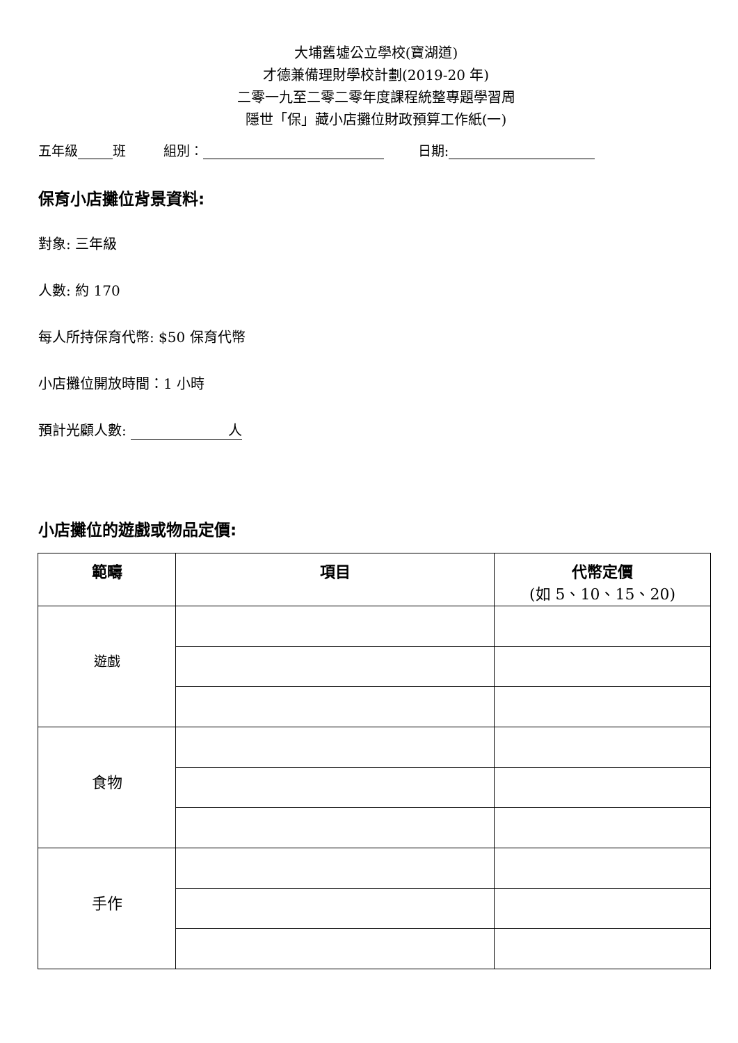大埔舊墟公立學校(寶湖道)
才德兼備理財學校計劃(2019-20 年)
二零一九至二零二零年度課程統整專題學習周
隱世「保」藏小店攤位財政預算工作紙(一)
五年級 班 組別： 日期:
保育小店攤位背景資料:
對象: 三年級
人數: 約 170
每人所持保育代幣: $50 保育代幣
小店攤位開放時間：1 小時
預計光顧人數: 人
小店攤位的遊戲或物品定價:
| 範疇 | 項目 | 代幣定價 (如 5、10、15、20) |
| --- | --- | --- |
| 遊戲 | | |
| 食物 | | |
| 手作 | | |